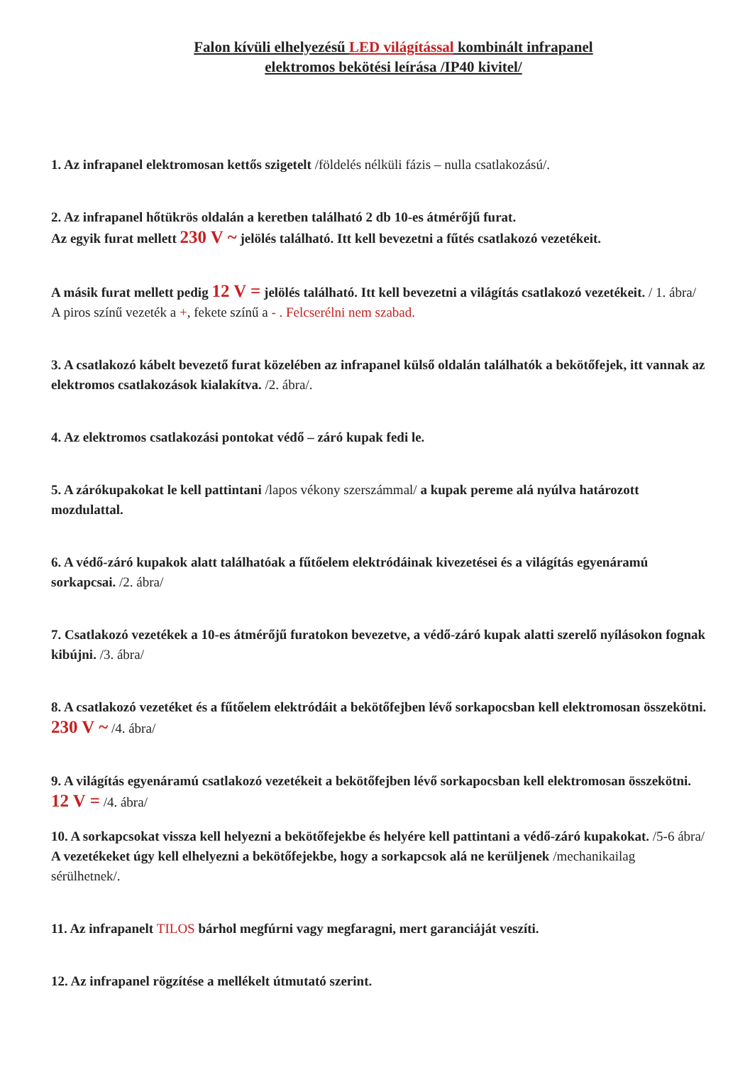Falon kívüli elhelyezésű LED világítással kombinált infrapanel
elektromos bekötési leírása /IP40 kivitel/
1. Az infrapanel elektromosan kettős szigetelt /földelés nélküli fázis – nulla csatlakozású/.
2. Az infrapanel hőtükrös oldalán a keretben található 2 db 10-es átmérőjű furat.
Az egyik furat mellett 230 V ~ jelölés található. Itt kell bevezetni a fűtés csatlakozó vezetékeit.
A másik furat mellett pedig 12 V = jelölés található. Itt kell bevezetni a világítás csatlakozó vezetékeit. / 1. ábra/ A piros színű vezeték a +, fekete színű a - . Felcserélni nem szabad.
3. A csatlakozó kábelt bevezető furat közelében az infrapanel külső oldalán találhatók a bekötőfejek, itt vannak az elektromos csatlakozások kialakítva. /2. ábra/.
4. Az elektromos csatlakozási pontokat védő – záró kupak fedi le.
5. A zárókupakokat le kell pattintani /lapos vékony szerszámmal/ a kupak pereme alá nyúlva határozott mozdulattal.
6. A védő-záró kupakok alatt találhatóak a fűtőelem elektródáinak kivezetései és a világítás egyenáramú sorkapcsai. /2. ábra/
7. Csatlakozó vezetékek a 10-es átmérőjű furatokon bevezetve, a védő-záró kupak alatti szerelő nyílásokon fognak kibújni. /3. ábra/
8. A csatlakozó vezetéket és a fűtőelem elektródáit a bekötőfejben lévő sorkapocsban kell elektromosan összekötni. 230 V ~ /4. ábra/
9. A világítás egyenáramú csatlakozó vezetékeit a bekötőfejben lévő sorkapocsban kell elektromosan összekötni. 12 V = /4. ábra/
10. A sorkapcsokat vissza kell helyezni a bekötőfejekbe és helyére kell pattintani a védő-záró kupakokat. /5-6 ábra/
A vezetékeket úgy kell elhelyezni a bekötőfejekbe, hogy a sorkapcsok alá ne kerüljenek /mechanikailag sérülhetnek/.
11. Az infrapanelt TILOS bárhol megfúrni vagy megfaragni, mert garanciáját veszíti.
12. Az infrapanel rögzítése a mellékelt útmutató szerint.